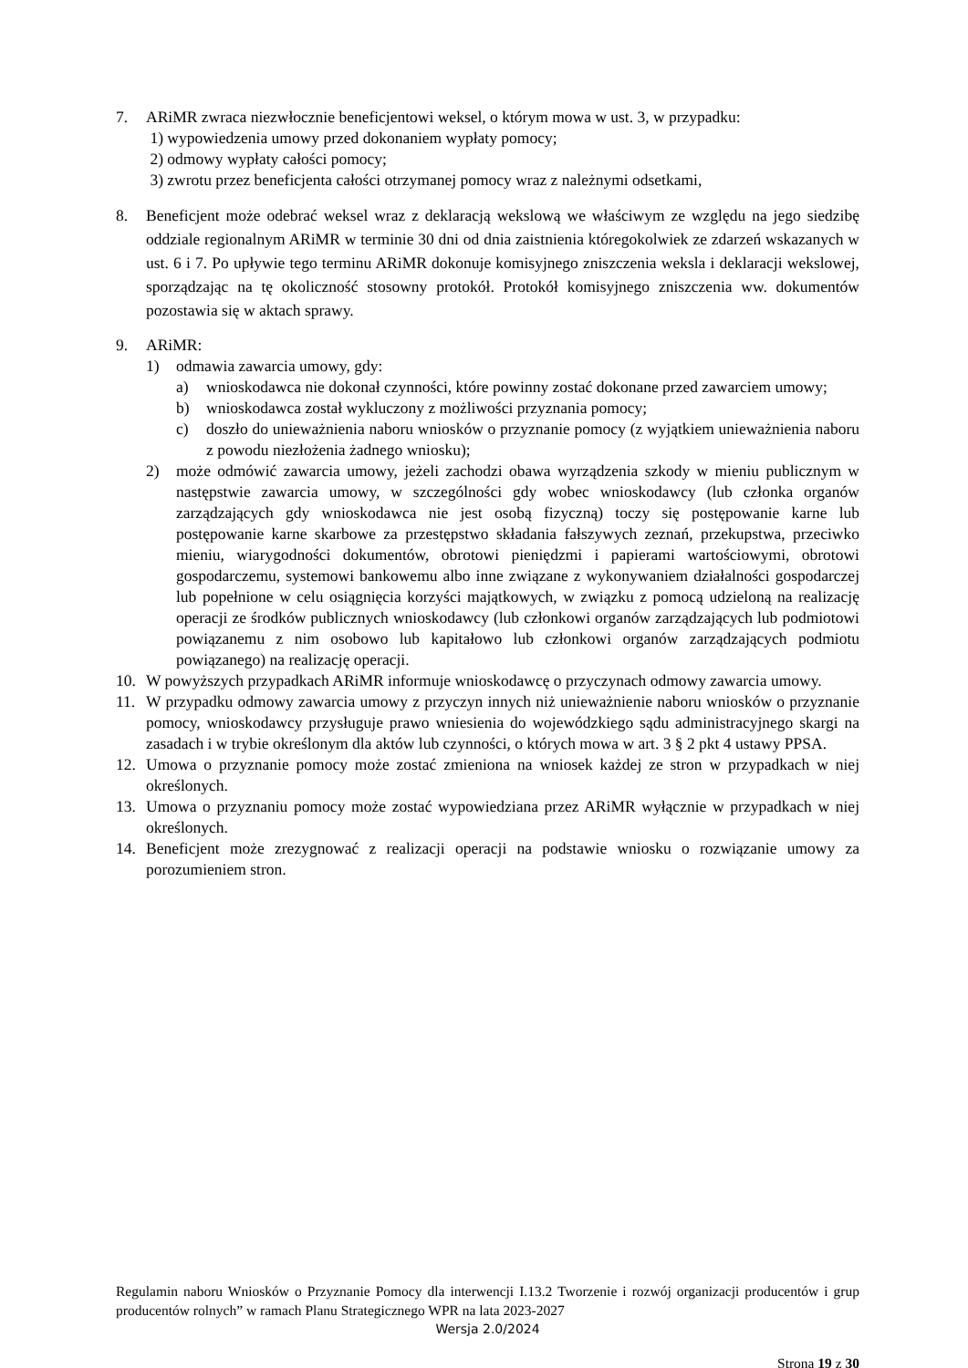7. ARiMR zwraca niezwłocznie beneficjentowi weksel, o którym mowa w ust. 3, w przypadku:
1) wypowiedzenia umowy przed dokonaniem wypłaty pomocy;
2) odmowy wypłaty całości pomocy;
3) zwrotu przez beneficjenta całości otrzymanej pomocy wraz z należnymi odsetkami,
8. Beneficjent może odebrać weksel wraz z deklaracją wekslową we właściwym ze względu na jego siedzibę oddziale regionalnym ARiMR w terminie 30 dni od dnia zaistnienia któregokolwiek ze zdarzeń wskazanych w ust. 6 i 7. Po upływie tego terminu ARiMR dokonuje komisyjnego zniszczenia weksla i deklaracji wekslowej, sporządzając na tę okoliczność stosowny protokół. Protokół komisyjnego zniszczenia ww. dokumentów pozostawia się w aktach sprawy.
9. ARiMR:
1) odmawia zawarcia umowy, gdy:
a) wnioskodawca nie dokonał czynności, które powinny zostać dokonane przed zawarciem umowy;
b) wnioskodawca został wykluczony z możliwości przyznania pomocy;
c) doszło do unieważnienia naboru wniosków o przyznanie pomocy (z wyjątkiem unieważnienia naboru z powodu niezłożenia żadnego wniosku);
2) może odmówić zawarcia umowy, jeżeli zachodzi obawa wyrządzenia szkody w mieniu publicznym w następstwie zawarcia umowy, w szczególności gdy wobec wnioskodawcy (lub członka organów zarządzających gdy wnioskodawca nie jest osobą fizyczną) toczy się postępowanie karne lub postępowanie karne skarbowe za przestępstwo składania fałszywych zeznań, przekupstwa, przeciwko mieniu, wiarygodności dokumentów, obrotowi pieniędzmi i papierami wartościowymi, obrotowi gospodarczemu, systemowi bankowemu albo inne związane z wykonywaniem działalności gospodarczej lub popełnione w celu osiągnięcia korzyści majątkowych, w związku z pomocą udzieloną na realizację operacji ze środków publicznych wnioskodawcy (lub członkowi organów zarządzających lub podmiotowi powiązanemu z nim osobowo lub kapitałowo lub członkowi organów zarządzających podmiotu powiązanego) na realizację operacji.
10. W powyższych przypadkach ARiMR informuje wnioskodawcę o przyczynach odmowy zawarcia umowy.
11. W przypadku odmowy zawarcia umowy z przyczyn innych niż unieważnienie naboru wniosków o przyznanie pomocy, wnioskodawcy przysługuje prawo wniesienia do wojewódzkiego sądu administracyjnego skargi na zasadach i w trybie określonym dla aktów lub czynności, o których mowa w art. 3 § 2 pkt 4 ustawy PPSA.
12. Umowa o przyznanie pomocy może zostać zmieniona na wniosek każdej ze stron w przypadkach w niej określonych.
13. Umowa o przyznaniu pomocy może zostać wypowiedziana przez ARiMR wyłącznie w przypadkach w niej określonych.
14. Beneficjent może zrezygnować z realizacji operacji na podstawie wniosku o rozwiązanie umowy za porozumieniem stron.
Regulamin naboru Wniosków o Przyznanie Pomocy dla interwencji I.13.2 Tworzenie i rozwój organizacji producentów i grup producentów rolnych” w ramach Planu Strategicznego WPR na lata 2023-2027
Wersja 2.0/2024
Strona 19 z 30